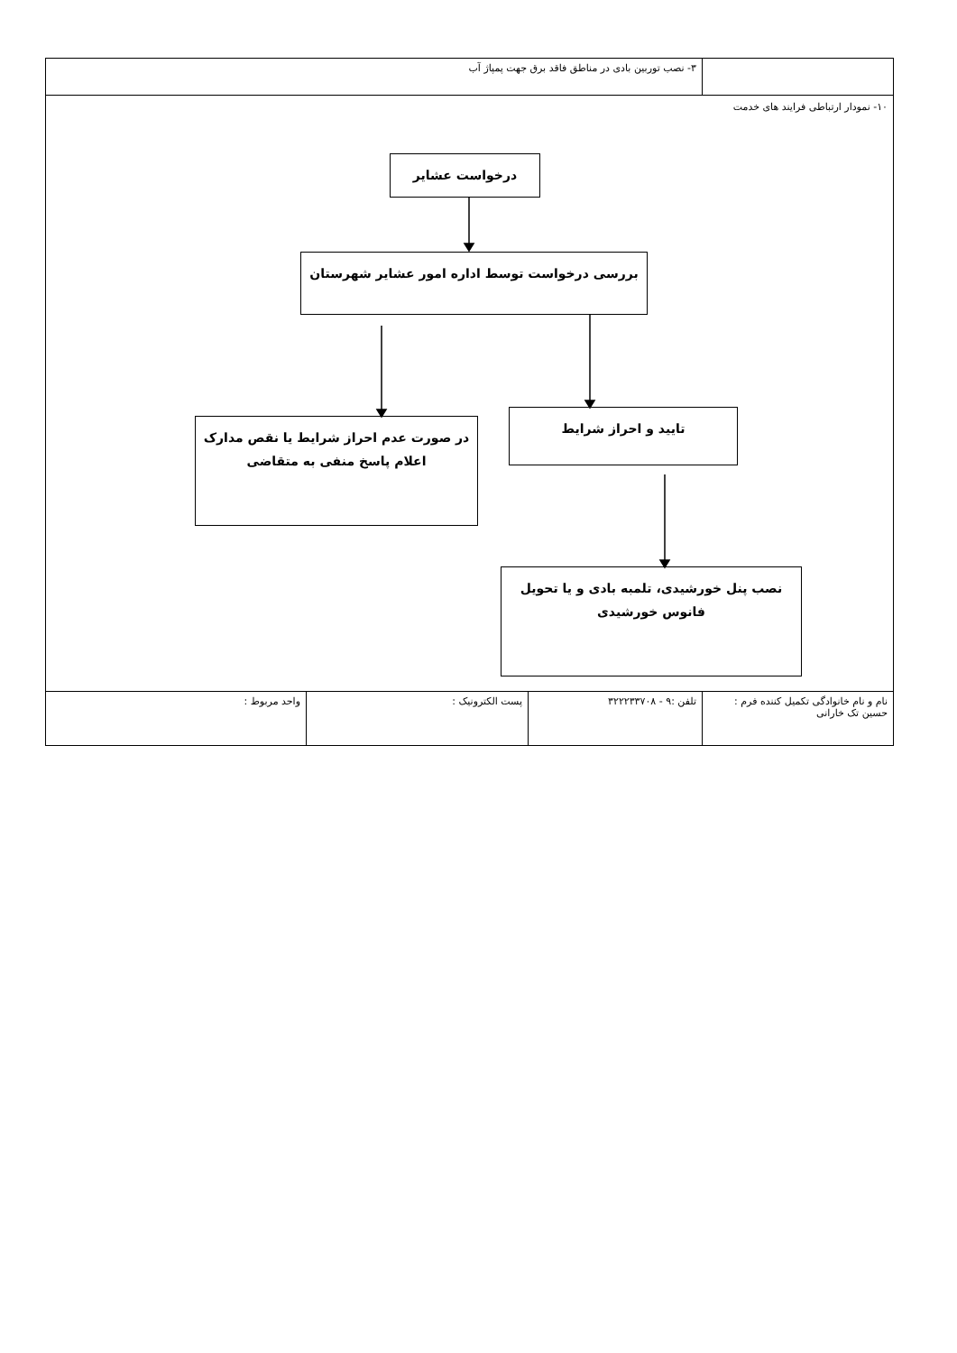| | ٣- نصب توربین بادی در مناطق فاقد برق جهت پمپاژ آب | | |
| ١٠- نمودار ارتباطی فرایند های خدمت درخواست عشایر بررسی درخواست توسط اداره امور عشایر شهرستان تایید و احراز شرایط در صورت عدم احراز شرایط یا نقص مدارک اعلام پاسخ منفی به متقاضی نصب پنل خورشیدی، تلمبه بادی و یا تحویل فانوس خورشیدی | | | |
| نام و نام خانوادگی تکمیل کننده فرم : حسین تک خارانی | تلفن :٩ - ٣٢٢٢٣٣٧٠٨ | پست الکترونیک : | واحد مربوط : |